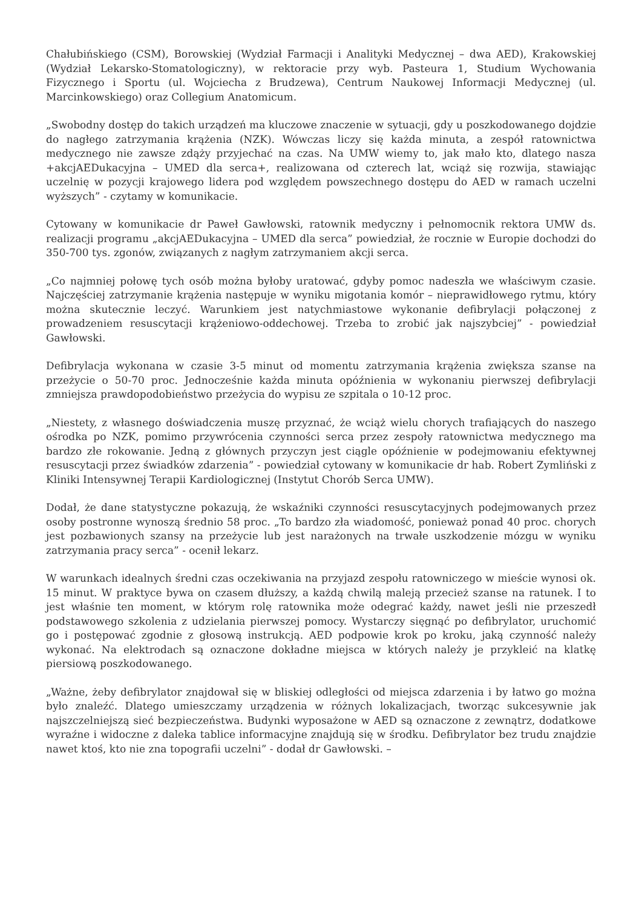Chałubińskiego (CSM), Borowskiej (Wydział Farmacji i Analityki Medycznej – dwa AED), Krakowskiej (Wydział Lekarsko-Stomatologiczny), w rektoracie przy wyb. Pasteura 1, Studium Wychowania Fizycznego i Sportu (ul. Wojciecha z Brudzewa), Centrum Naukowej Informacji Medycznej (ul. Marcinkowskiego) oraz Collegium Anatomicum.
„Swobodny dostęp do takich urządzeń ma kluczowe znaczenie w sytuacji, gdy u poszkodowanego dojdzie do nagłego zatrzymania krążenia (NZK). Wówczas liczy się każda minuta, a zespół ratownictwa medycznego nie zawsze zdąży przyjechać na czas. Na UMW wiemy to, jak mało kto, dlatego nasza +akcjAEDukacyjna – UMED dla serca+, realizowana od czterech lat, wciąż się rozwija, stawiając uczelnię w pozycji krajowego lidera pod względem powszechnego dostępu do AED w ramach uczelni wyższych” - czytamy w komunikacie.
Cytowany w komunikacie dr Paweł Gawłowski, ratownik medyczny i pełnomocnik rektora UMW ds. realizacji programu „akcjAEDukacyjna – UMED dla serca” powiedział, że rocznie w Europie dochodzi do 350-700 tys. zgonów, związanych z nagłym zatrzymaniem akcji serca.
„Co najmniej połowę tych osób można byłoby uratować, gdyby pomoc nadeszła we właściwym czasie. Najczęściej zatrzymanie krążenia następuje w wyniku migotania komór – nieprawidłowego rytmu, który można skutecznie leczyć. Warunkiem jest natychmiastowe wykonanie defibrylacji połączonej z prowadzeniem resuscytacji krążeniowo-oddechowej. Trzeba to zrobić jak najszybciej” - powiedział Gawłowski.
Defibrylacja wykonana w czasie 3-5 minut od momentu zatrzymania krążenia zwiększa szanse na przeżycie o 50-70 proc. Jednocześnie każda minuta opóźnienia w wykonaniu pierwszej defibrylacji zmniejsza prawdopodobieństwo przeżycia do wypisu ze szpitala o 10-12 proc.
„Niestety, z własnego doświadczenia muszę przyznać, że wciąż wielu chorych trafiających do naszego ośrodka po NZK, pomimo przywrócenia czynności serca przez zespoły ratownictwa medycznego ma bardzo złe rokowanie. Jedną z głównych przyczyn jest ciągle opóźnienie w podejmowaniu efektywnej resuscytacji przez świadków zdarzenia” - powiedział cytowany w komunikacie dr hab. Robert Zymliński z Kliniki Intensywnej Terapii Kardiologicznej (Instytut Chorób Serca UMW).
Dodał, że dane statystyczne pokazują, że wskaźniki czynności resuscytacyjnych podejmowanych przez osoby postronne wynoszą średnio 58 proc. „To bardzo zła wiadomość, ponieważ ponad 40 proc. chorych jest pozbawionych szansy na przeżycie lub jest narażonych na trwałe uszkodzenie mózgu w wyniku zatrzymania pracy serca” - ocenił lekarz.
W warunkach idealnych średni czas oczekiwania na przyjazd zespołu ratowniczego w mieście wynosi ok. 15 minut. W praktyce bywa on czasem dłuższy, a każdą chwilą maleją przecież szanse na ratunek. I to jest właśnie ten moment, w którym rolę ratownika może odegrać każdy, nawet jeśli nie przeszedł podstawowego szkolenia z udzielania pierwszej pomocy. Wystarczy sięgnąć po defibrylator, uruchomić go i postępować zgodnie z głosową instrukcją. AED podpowie krok po kroku, jaką czynność należy wykonać. Na elektrodach są oznaczone dokładne miejsca w których należy je przykleić na klatkę piersiową poszkodowanego.
„Ważne, żeby defibrylator znajdował się w bliskiej odległości od miejsca zdarzenia i by łatwo go można było znaleźć. Dlatego umieszczamy urządzenia w różnych lokalizacjach, tworząc sukcesywnie jak najszczelniejszą sieć bezpieczeństwa. Budynki wyposażone w AED są oznaczone z zewnątrz, dodatkowe wyraźne i widoczne z daleka tablice informacyjne znajdują się w środku. Defibrylator bez trudu znajdzie nawet ktoś, kto nie zna topografii uczelni” - dodał dr Gawłowski. –